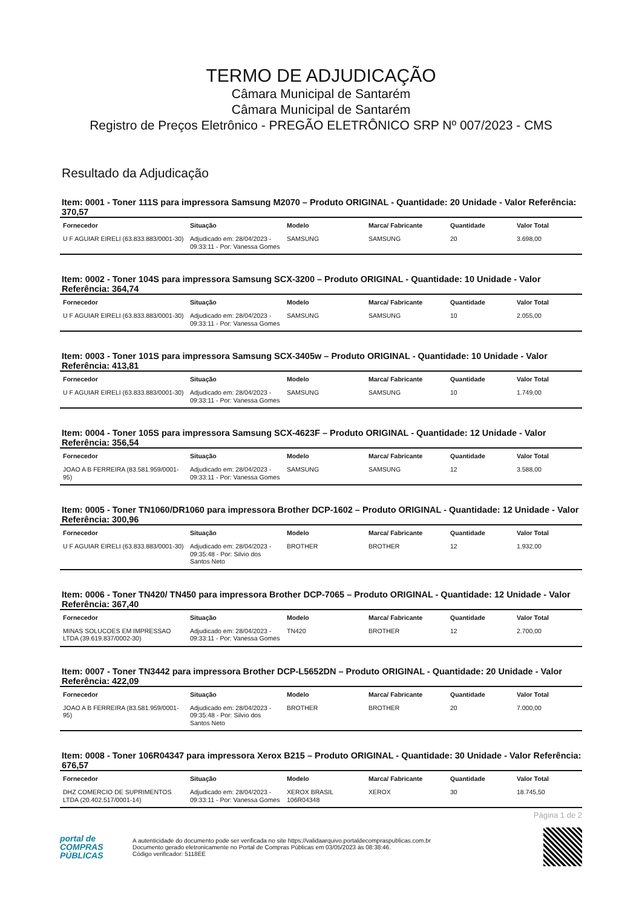TERMO DE ADJUDICAÇÃO
Câmara Municipal de Santarém
Câmara Municipal de Santarém
Registro de Preços Eletrônico - PREGÃO ELETRÔNICO SRP Nº 007/2023 - CMS
Resultado da Adjudicação
Item: 0001 - Toner 111S para impressora Samsung M2070 – Produto ORIGINAL - Quantidade: 20 Unidade - Valor Referência: 370,57
| Fornecedor | Situação | Modelo | Marca/ Fabricante | Quantidade | Valor Total |
| --- | --- | --- | --- | --- | --- |
| U F AGUIAR EIRELI (63.833.883/0001-30) | Adjudicado em: 28/04/2023 - 09:33:11 - Por: Vanessa Gomes | SAMSUNG | SAMSUNG | 20 | 3.698,00 |
Item: 0002 - Toner 104S para impressora Samsung SCX-3200 – Produto ORIGINAL - Quantidade: 10 Unidade - Valor Referência: 364,74
| Fornecedor | Situação | Modelo | Marca/ Fabricante | Quantidade | Valor Total |
| --- | --- | --- | --- | --- | --- |
| U F AGUIAR EIRELI (63.833.883/0001-30) | Adjudicado em: 28/04/2023 - 09:33:11 - Por: Vanessa Gomes | SAMSUNG | SAMSUNG | 10 | 2.055,00 |
Item: 0003 - Toner 101S para impressora Samsung SCX-3405w – Produto ORIGINAL - Quantidade: 10 Unidade - Valor Referência: 413,81
| Fornecedor | Situação | Modelo | Marca/ Fabricante | Quantidade | Valor Total |
| --- | --- | --- | --- | --- | --- |
| U F AGUIAR EIRELI (63.833.883/0001-30) | Adjudicado em: 28/04/2023 - 09:33:11 - Por: Vanessa Gomes | SAMSUNG | SAMSUNG | 10 | 1.749,00 |
Item: 0004 - Toner 105S para impressora Samsung SCX-4623F – Produto ORIGINAL - Quantidade: 12 Unidade - Valor Referência: 356,54
| Fornecedor | Situação | Modelo | Marca/ Fabricante | Quantidade | Valor Total |
| --- | --- | --- | --- | --- | --- |
| JOAO A B FERREIRA (83.581.959/0001-95) | Adjudicado em: 28/04/2023 - 09:33:11 - Por: Vanessa Gomes | SAMSUNG | SAMSUNG | 12 | 3.588,00 |
Item: 0005 - Toner TN1060/DR1060 para impressora Brother DCP-1602 – Produto ORIGINAL - Quantidade: 12 Unidade - Valor Referência: 300,96
| Fornecedor | Situação | Modelo | Marca/ Fabricante | Quantidade | Valor Total |
| --- | --- | --- | --- | --- | --- |
| U F AGUIAR EIRELI (63.833.883/0001-30) | Adjudicado em: 28/04/2023 - 09:35:48 - Por: Silvio dos Santos Neto | BROTHER | BROTHER | 12 | 1.932,00 |
Item: 0006 - Toner TN420/ TN450 para impressora Brother DCP-7065 – Produto ORIGINAL - Quantidade: 12 Unidade - Valor Referência: 367,40
| Fornecedor | Situação | Modelo | Marca/ Fabricante | Quantidade | Valor Total |
| --- | --- | --- | --- | --- | --- |
| MINAS SOLUCOES EM IMPRESSAO LTDA (39.619.837/0002-30) | Adjudicado em: 28/04/2023 - 09:33:11 - Por: Vanessa Gomes | TN420 | BROTHER | 12 | 2.700,00 |
Item: 0007 - Toner TN3442 para impressora Brother DCP-L5652DN – Produto ORIGINAL - Quantidade: 20 Unidade - Valor Referência: 422,09
| Fornecedor | Situação | Modelo | Marca/ Fabricante | Quantidade | Valor Total |
| --- | --- | --- | --- | --- | --- |
| JOAO A B FERREIRA (83.581.959/0001-95) | Adjudicado em: 28/04/2023 - 09:35:48 - Por: Silvio dos Santos Neto | BROTHER | BROTHER | 20 | 7.000,00 |
Item: 0008 - Toner 106R04347 para impressora Xerox B215 – Produto ORIGINAL - Quantidade: 30 Unidade - Valor Referência: 676,57
| Fornecedor | Situação | Modelo | Marca/ Fabricante | Quantidade | Valor Total |
| --- | --- | --- | --- | --- | --- |
| DHZ COMERCIO DE SUPRIMENTOS LTDA (20.402.517/0001-14) | Adjudicado em: 28/04/2023 - 09:33:11 - Por: Vanessa Gomes | XEROX BRASIL 106R04348 | XEROX | 30 | 18.745,50 |
Página 1 de 2
portal de
COMPRAS
PÚBLICAS
A autenticidade do documento pode ser verificada no site https://validaarquivo.portaldecompraspublicas.com.br
Documento gerado eletronicamente no Portal de Compras Públicas em 03/05/2023 às 08:38:46.
Código verificador: 5118EE